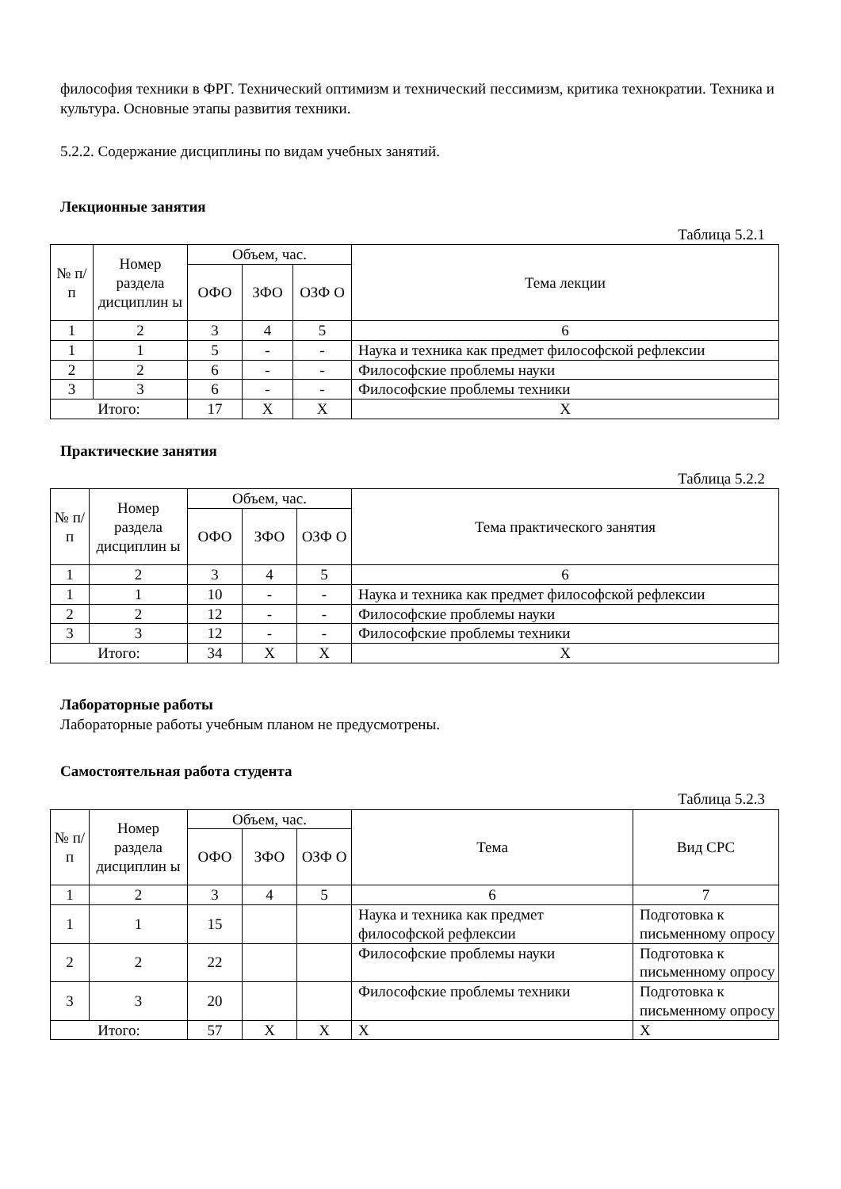философия техники в ФРГ. Технический оптимизм и технический пессимизм, критика технократии. Техника и культура. Основные этапы развития техники.
5.2.2. Содержание дисциплины по видам учебных занятий.
Лекционные занятия
Таблица 5.2.1
| № п/п | Номер раздела дисциплин ы | Объем, час. | | | Тема лекции |
| --- | --- | --- | --- | --- | --- |
| | | ОФО | ЗФО | ОЗФ О | |
| 1 | 2 | 3 | 4 | 5 | 6 |
| 1 | 1 | 5 | - | - | Наука и техника как предмет философской рефлексии |
| 2 | 2 | 6 | - | - | Философские проблемы науки |
| 3 | 3 | 6 | - | - | Философские проблемы техники |
| Итого: | | 17 | Х | Х | Х |
Практические занятия
Таблица 5.2.2
| № п/ п | Номер раздела дисциплин ы | Объем, час. | | | Тема практического занятия |
| --- | --- | --- | --- | --- | --- |
| | | ОФО | ЗФО | ОЗФ О | |
| 1 | 2 | 3 | 4 | 5 | 6 |
| 1 | 1 | 10 | - | - | Наука и техника как предмет философской рефлексии |
| 2 | 2 | 12 | - | - | Философские проблемы науки |
| 3 | 3 | 12 | - | - | Философские проблемы техники |
| Итого: | | 34 | Х | Х | Х |
Лабораторные работы
Лабораторные работы учебным планом не предусмотрены.
Самостоятельная работа студента
Таблица 5.2.3
| № п/п | Номер раздела дисциплин ы | Объем, час. | | | Тема | Вид СРС |
| --- | --- | --- | --- | --- | --- | --- |
| | | ОФО | ЗФО | ОЗФ О | | |
| 1 | 2 | 3 | 4 | 5 | 6 | 7 |
| 1 | 1 | 15 | | | Наука и техника как предмет философской рефлексии | Подготовка к письменному опросу |
| 2 | 2 | 22 | | | Философские проблемы науки | Подготовка к письменному опросу |
| 3 | 3 | 20 | | | Философские проблемы техники | Подготовка к письменному опросу |
| Итого: | | 57 | Х | Х | Х | Х |